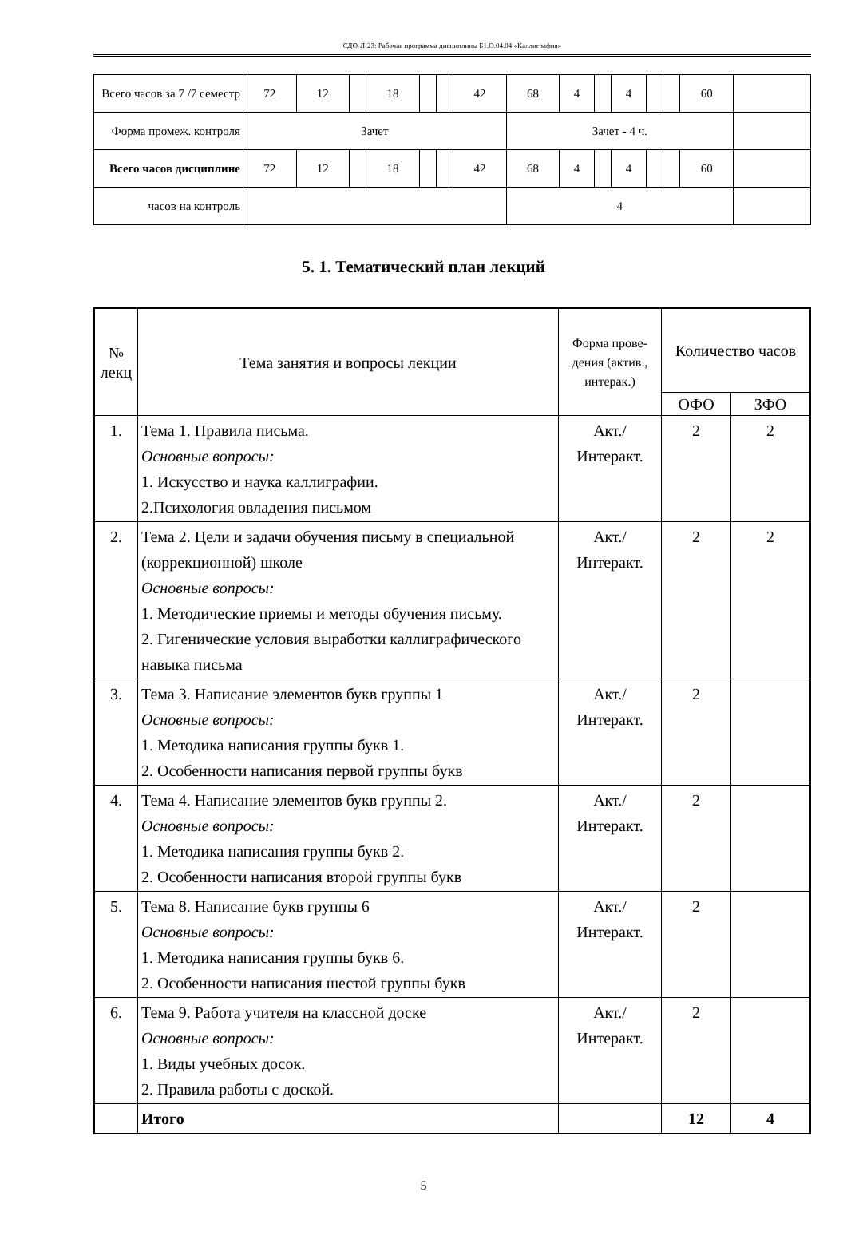СДО-Л-23: Рабочая программа дисциплины Б1.О.04.04 «Каллиграфия»
| Всего часов за 7 /7 семестр | 72 | 12 | | 18 | | | 42 | 68 | 4 | | 4 | | | 60 | |
| Форма промеж. контроля | Зачет | | | | | | | Зачет - 4 ч. | | | | | | | |
| Всего часов дисциплине | 72 | 12 | | 18 | | | 42 | 68 | 4 | | 4 | | | 60 | |
| часов на контроль | | | | | | | | 4 | | | | | | | |
5. 1. Тематический план лекций
| № лекц | Тема занятия и вопросы лекции | Форма прове-дения (актив., интерак.) | Количество часов | |
| --- | --- | --- | --- | --- |
| | | | ОФО | ЗФО |
| 1. | Тема 1. Правила письма. Основные вопросы: 1. Искусство и наука каллиграфии. 2.Психология овладения письмом | Акт./ Интеракт. | 2 | 2 |
| 2. | Тема 2. Цели и задачи обучения письму в специальной (коррекционной) школе Основные вопросы: 1. Методические приемы и методы обучения письму. 2. Гигенические условия выработки каллиграфического навыка письма | Акт./ Интеракт. | 2 | 2 |
| 3. | Тема 3. Написание элементов букв группы 1 Основные вопросы: 1. Методика написания группы букв 1. 2. Особенности написания первой группы букв | Акт./ Интеракт. | 2 | |
| 4. | Тема 4. Написание элементов букв группы 2. Основные вопросы: 1. Методика написания группы букв 2. 2. Особенности написания второй группы букв | Акт./ Интеракт. | 2 | |
| 5. | Тема 8. Написание букв группы 6 Основные вопросы: 1. Методика написания группы букв 6. 2. Особенности написания шестой группы букв | Акт./ Интеракт. | 2 | |
| 6. | Тема 9. Работа учителя на классной доске Основные вопросы: 1. Виды учебных досок. 2. Правила работы с доской. | Акт./ Интеракт. | 2 | |
| | Итого | | 12 | 4 |
5